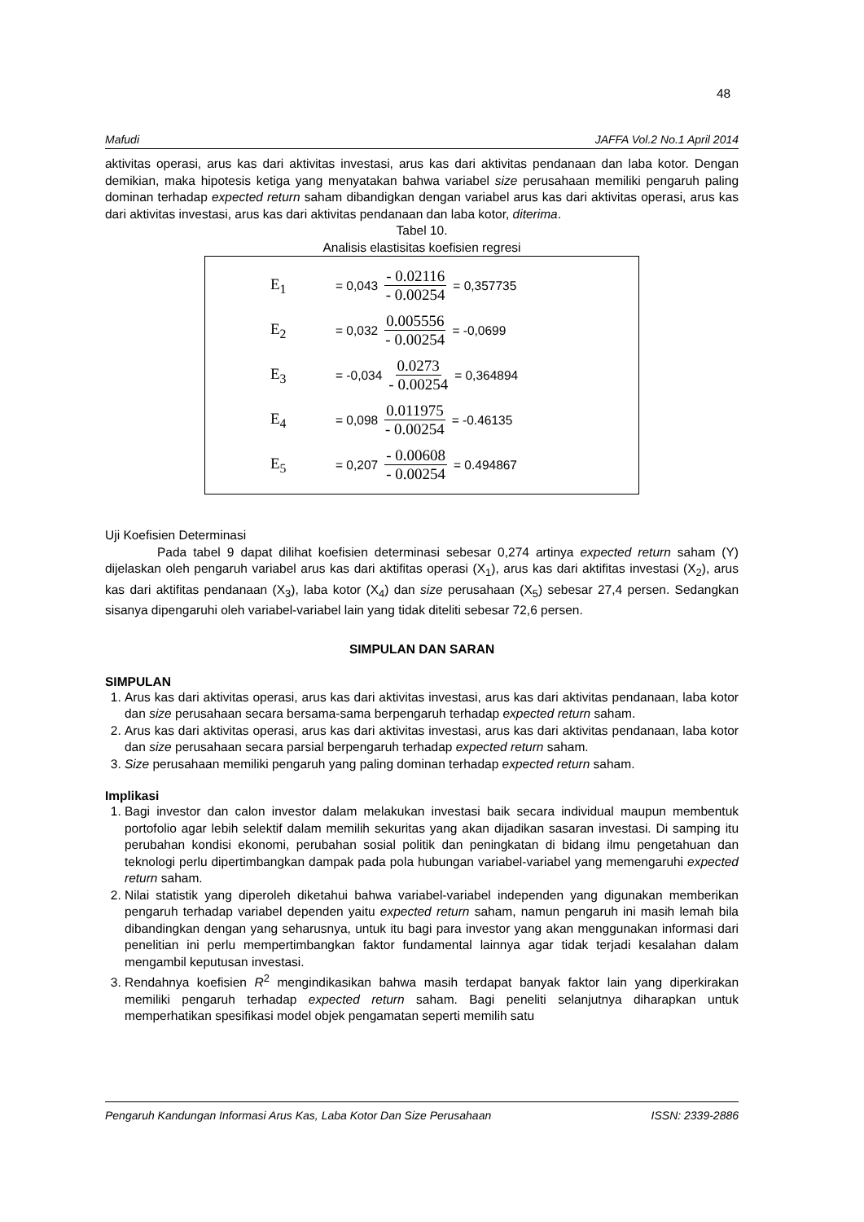48
Mafudi JAFFA Vol.2 No.1 April 2014
aktivitas operasi, arus kas dari aktivitas investasi, arus kas dari aktivitas pendanaan dan laba kotor. Dengan demikian, maka hipotesis ketiga yang menyatakan bahwa variabel size perusahaan memiliki pengaruh paling dominan terhadap expected return saham dibandigkan dengan variabel arus kas dari aktivitas operasi, arus kas dari aktivitas investasi, arus kas dari aktivitas pendanaan dan laba kotor, diterima.
Tabel 10.
Analisis elastisitas koefisien regresi
E<sub>1</sub> = 0,043 - 0.02116 - 0.00254 = 0,357735
E<sub>2</sub> = 0,032 0.005556 - 0.00254 = -0,0699
E<sub>3</sub> = -0,034 0.0273 - 0.00254 = 0,364894
E<sub>4</sub> = 0,098 0.011975 - 0.00254 = -0.46135
E<sub>5</sub> = 0,207 - 0.00608 - 0.00254 = 0.494867
Uji Koefisien Determinasi
Pada tabel 9 dapat dilihat koefisien determinasi sebesar 0,274 artinya expected return saham (Y) dijelaskan oleh pengaruh variabel arus kas dari aktifitas operasi (X<sub>1</sub>), arus kas dari aktifitas investasi (X<sub>2</sub>), arus kas dari aktifitas pendanaan (X<sub>3</sub>), laba kotor (X<sub>4</sub>) dan size perusahaan (X<sub>5</sub>) sebesar 27,4 persen. Sedangkan sisanya dipengaruhi oleh variabel-variabel lain yang tidak diteliti sebesar 72,6 persen.
SIMPULAN DAN SARAN
SIMPULAN
1. Arus kas dari aktivitas operasi, arus kas dari aktivitas investasi, arus kas dari aktivitas pendanaan, laba kotor dan size perusahaan secara bersama-sama berpengaruh terhadap expected return saham.
2. Arus kas dari aktivitas operasi, arus kas dari aktivitas investasi, arus kas dari aktivitas pendanaan, laba kotor dan size perusahaan secara parsial berpengaruh terhadap expected return saham.
3. Size perusahaan memiliki pengaruh yang paling dominan terhadap expected return saham.
Implikasi
1. Bagi investor dan calon investor dalam melakukan investasi baik secara individual maupun membentuk portofolio agar lebih selektif dalam memilih sekuritas yang akan dijadikan sasaran investasi. Di samping itu perubahan kondisi ekonomi, perubahan sosial politik dan peningkatan di bidang ilmu pengetahuan dan teknologi perlu dipertimbangkan dampak pada pola hubungan variabel-variabel yang memengaruhi expected return saham.
2. Nilai statistik yang diperoleh diketahui bahwa variabel-variabel independen yang digunakan memberikan pengaruh terhadap variabel dependen yaitu expected return saham, namun pengaruh ini masih lemah bila dibandingkan dengan yang seharusnya, untuk itu bagi para investor yang akan menggunakan informasi dari penelitian ini perlu mempertimbangkan faktor fundamental lainnya agar tidak terjadi kesalahan dalam mengambil keputusan investasi.
3. Rendahnya koefisien R<sup>2</sup> mengindikasikan bahwa masih terdapat banyak faktor lain yang diperkirakan memiliki pengaruh terhadap expected return saham. Bagi peneliti selanjutnya diharapkan untuk memperhatikan spesifikasi model objek pengamatan seperti memilih satu
Pengaruh Kandungan Informasi Arus Kas, Laba Kotor Dan Size Perusahaan ISSN: 2339-2886